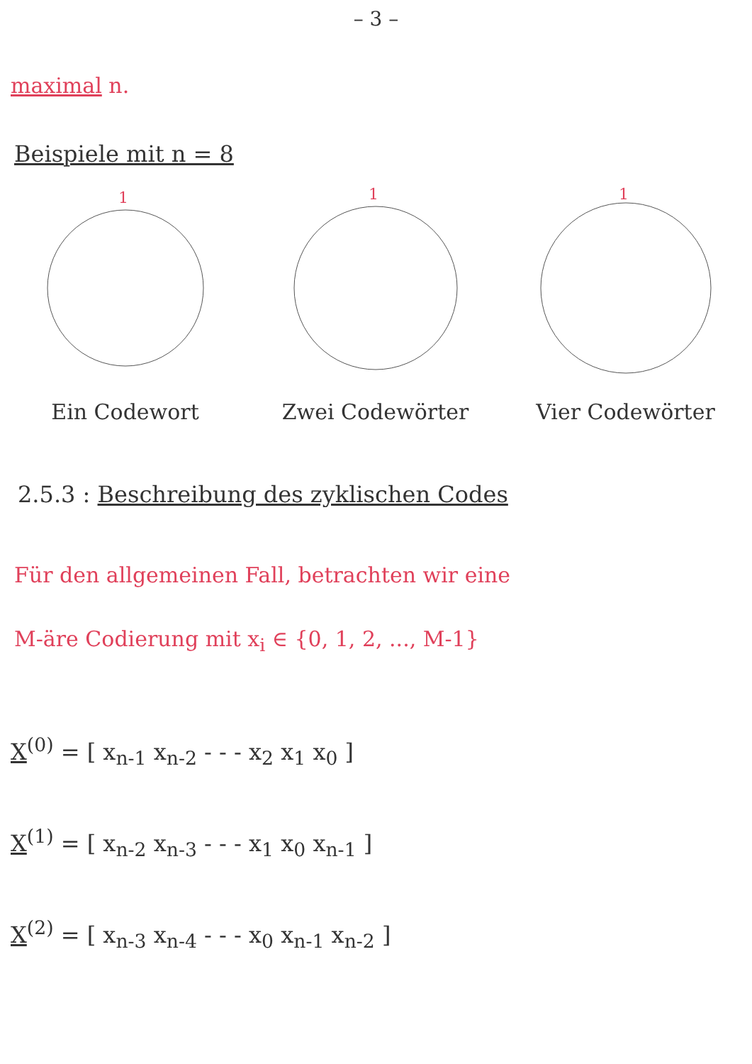– 3 –
maximal n.
Beispiele mit n = 8
1
Ein Codewort
1
Zwei Codewörter
1
Vier Codewörter
2.5.3 : Beschreibung des zyklischen Codes
Für den allgemeinen Fall, betrachten wir eine
M-äre Codierung mit x<sub>i</sub> ∈ {0, 1, 2, ..., M-1}
X<sup>(0)</sup> = [ x<sub>n-1</sub> x<sub>n-2</sub> - - - x<sub>2</sub> x<sub>1</sub> x<sub>0</sub> ]
X<sup>(1)</sup> = [ x<sub>n-2</sub> x<sub>n-3</sub> - - - x<sub>1</sub> x<sub>0</sub> x<sub>n-1</sub> ]
X<sup>(2)</sup> = [ x<sub>n-3</sub> x<sub>n-4</sub> - - - x<sub>0</sub> x<sub>n-1</sub> x<sub>n-2</sub> ]